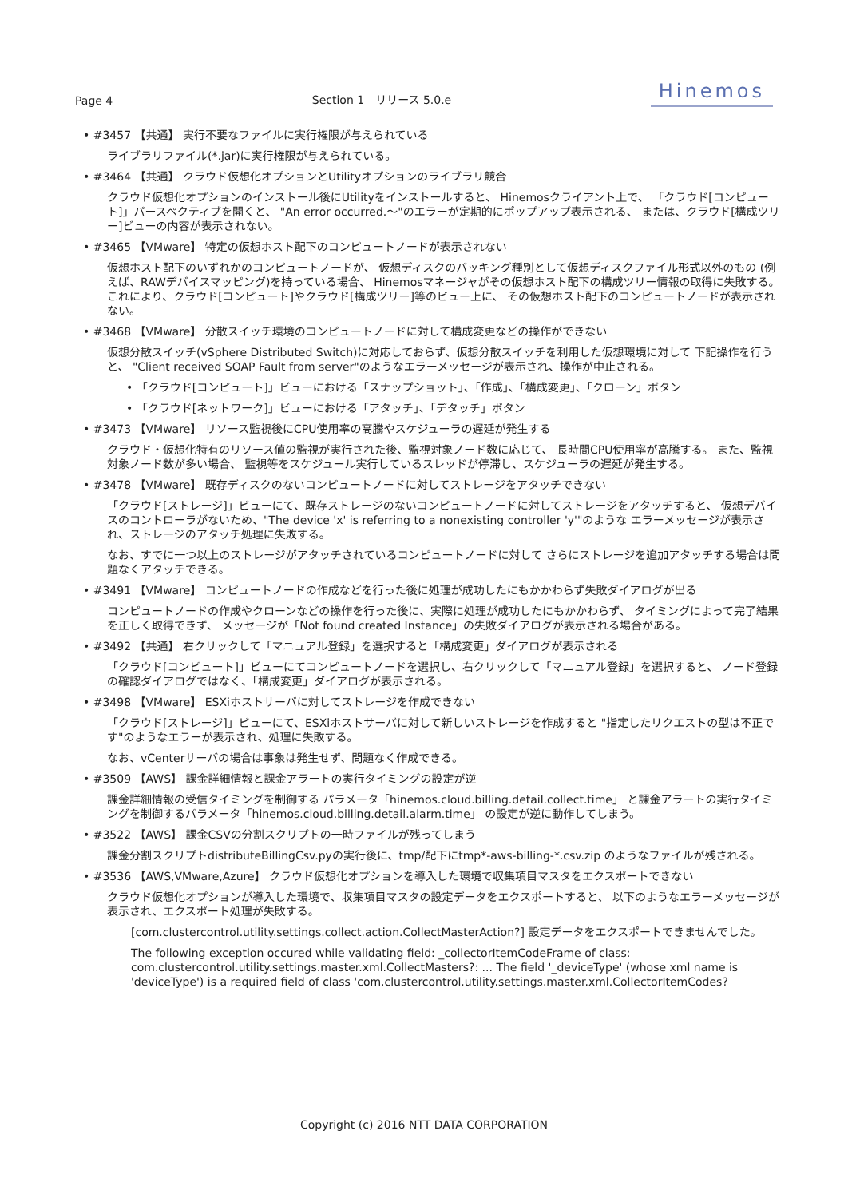Page 4 Section 1　リリース 5.0.e Hinemos
• #3457 【共通】 実行不要なファイルに実行権限が与えられている
ライブラリファイル(*.jar)に実行権限が与えられている。
• #3464 【共通】 クラウド仮想化オプションとUtilityオプションのライブラリ競合
クラウド仮想化オプションのインストール後にUtilityをインストールすると、 Hinemosクライアント上で、 「クラウド[コンピュート]」パースペクティブを開くと、 "An error occurred.～"のエラーが定期的にポップアップ表示される、 または、クラウド[構成ツリー]ビューの内容が表示されない。
• #3465 【VMware】 特定の仮想ホスト配下のコンピュートノードが表示されない
仮想ホスト配下のいずれかのコンピュートノードが、 仮想ディスクのバッキング種別として仮想ディスクファイル形式以外のもの (例えば、RAWデバイスマッピング)を持っている場合、 Hinemosマネージャがその仮想ホスト配下の構成ツリー情報の取得に失敗する。 これにより、クラウド[コンピュート]やクラウド[構成ツリー]等のビュー上に、 その仮想ホスト配下のコンピュートノードが表示されない。
• #3468 【VMware】 分散スイッチ環境のコンピュートノードに対して構成変更などの操作ができない
仮想分散スイッチ(vSphere Distributed Switch)に対応しておらず、仮想分散スイッチを利用した仮想環境に対して 下記操作を行うと、 "Client received SOAP Fault from server"のようなエラーメッセージが表示され、操作が中止される。
• 「クラウド[コンピュート]」ビューにおける「スナップショット」、「作成」、「構成変更」、「クローン」ボタン
• 「クラウド[ネットワーク]」ビューにおける「アタッチ」、「デタッチ」ボタン
• #3473 【VMware】 リソース監視後にCPU使用率の高騰やスケジューラの遅延が発生する
クラウド・仮想化特有のリソース値の監視が実行された後、監視対象ノード数に応じて、 長時間CPU使用率が高騰する。 また、監視対象ノード数が多い場合、 監視等をスケジュール実行しているスレッドが停滞し、スケジューラの遅延が発生する。
• #3478 【VMware】 既存ディスクのないコンピュートノードに対してストレージをアタッチできない
「クラウド[ストレージ]」ビューにて、既存ストレージのないコンピュートノードに対してストレージをアタッチすると、 仮想デバイスのコントローラがないため、"The device 'x' is referring to a nonexisting controller 'y'"のような エラーメッセージが表示され、ストレージのアタッチ処理に失敗する。
なお、すでに一つ以上のストレージがアタッチされているコンピュートノードに対して さらにストレージを追加アタッチする場合は問題なくアタッチできる。
• #3491 【VMware】 コンピュートノードの作成などを行った後に処理が成功したにもかかわらず失敗ダイアログが出る
コンピュートノードの作成やクローンなどの操作を行った後に、実際に処理が成功したにもかかわらず、 タイミングによって完了結果を正しく取得できず、 メッセージが「Not found created Instance」の失敗ダイアログが表示される場合がある。
• #3492 【共通】 右クリックして「マニュアル登録」を選択すると「構成変更」ダイアログが表示される
「クラウド[コンピュート]」ビューにてコンピュートノードを選択し、右クリックして「マニュアル登録」を選択すると、 ノード登録の確認ダイアログではなく、「構成変更」ダイアログが表示される。
• #3498 【VMware】 ESXiホストサーバに対してストレージを作成できない
「クラウド[ストレージ]」ビューにて、ESXiホストサーバに対して新しいストレージを作成すると "指定したリクエストの型は不正です"のようなエラーが表示され、処理に失敗する。
なお、vCenterサーバの場合は事象は発生せず、問題なく作成できる。
• #3509 【AWS】 課金詳細情報と課金アラートの実行タイミングの設定が逆
課金詳細情報の受信タイミングを制御する パラメータ「hinemos.cloud.billing.detail.collect.time」 と課金アラートの実行タイミングを制御するパラメータ「hinemos.cloud.billing.detail.alarm.time」 の設定が逆に動作してしまう。
• #3522 【AWS】 課金CSVの分割スクリプトの一時ファイルが残ってしまう
課金分割スクリプトdistributeBillingCsv.pyの実行後に、tmp/配下にtmp*-aws-billing-*.csv.zip のようなファイルが残される。
• #3536 【AWS,VMware,Azure】 クラウド仮想化オプションを導入した環境で収集項目マスタをエクスポートできない
クラウド仮想化オプションが導入した環境で、収集項目マスタの設定データをエクスポートすると、 以下のようなエラーメッセージが表示され、エクスポート処理が失敗する。
[com.clustercontrol.utility.settings.collect.action.CollectMasterAction?] 設定データをエクスポートできませんでした。
The following exception occured while validating field: _collectorItemCodeFrame of class: com.clustercontrol.utility.settings.master.xml.CollectMasters?: ... The field '_deviceType' (whose xml name is 'deviceType') is a required field of class 'com.clustercontrol.utility.settings.master.xml.CollectorItemCodes?
Copyright (c) 2016 NTT DATA CORPORATION